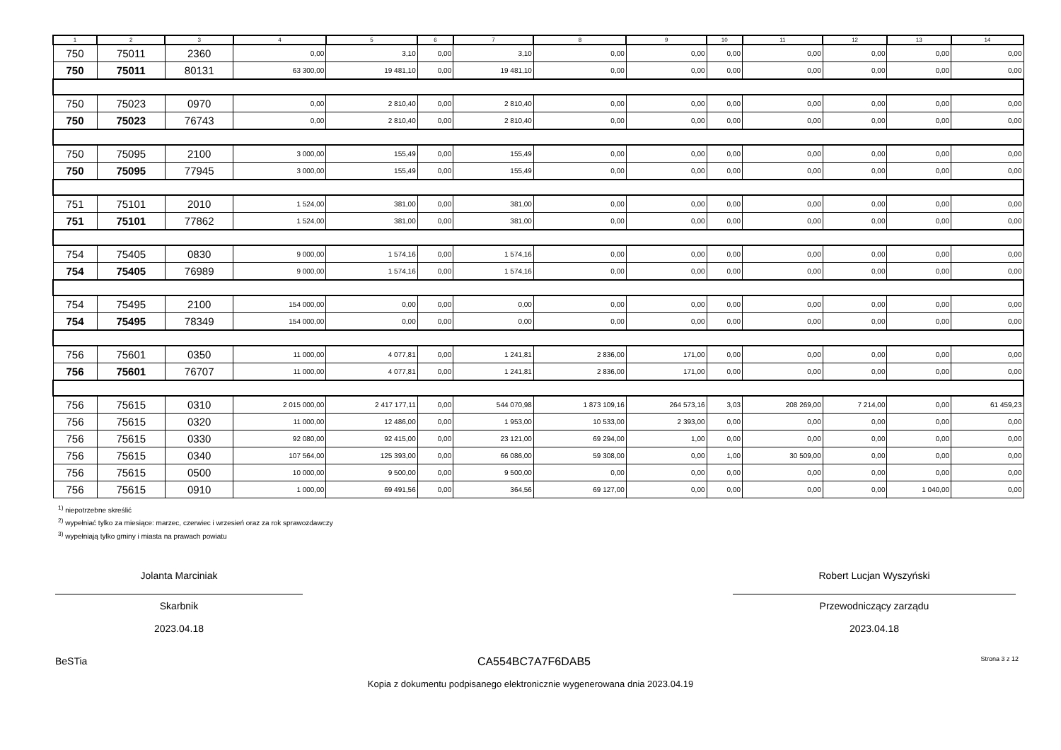| 1 | 2 | 3 | 4 | 5 | 6 | 7 | 8 | 9 | 10 | 11 | 12 | 13 | 14 |
| --- | --- | --- | --- | --- | --- | --- | --- | --- | --- | --- | --- | --- | --- |
| 750 | 75011 | 2360 | 0,00 | 3,10 | 0,00 | 3,10 | 0,00 | 0,00 | 0,00 | 0,00 | 0,00 | 0,00 | 0,00 |
| 750 | 75011 | 80131 | 63 300,00 | 19 481,10 | 0,00 | 19 481,10 | 0,00 | 0,00 | 0,00 | 0,00 | 0,00 | 0,00 | 0,00 |
| 750 | 75023 | 0970 | 0,00 | 2 810,40 | 0,00 | 2 810,40 | 0,00 | 0,00 | 0,00 | 0,00 | 0,00 | 0,00 | 0,00 |
| 750 | 75023 | 76743 | 0,00 | 2 810,40 | 0,00 | 2 810,40 | 0,00 | 0,00 | 0,00 | 0,00 | 0,00 | 0,00 | 0,00 |
| 750 | 75095 | 2100 | 3 000,00 | 155,49 | 0,00 | 155,49 | 0,00 | 0,00 | 0,00 | 0,00 | 0,00 | 0,00 | 0,00 |
| 750 | 75095 | 77945 | 3 000,00 | 155,49 | 0,00 | 155,49 | 0,00 | 0,00 | 0,00 | 0,00 | 0,00 | 0,00 | 0,00 |
| 751 | 75101 | 2010 | 1 524,00 | 381,00 | 0,00 | 381,00 | 0,00 | 0,00 | 0,00 | 0,00 | 0,00 | 0,00 | 0,00 |
| 751 | 75101 | 77862 | 1 524,00 | 381,00 | 0,00 | 381,00 | 0,00 | 0,00 | 0,00 | 0,00 | 0,00 | 0,00 | 0,00 |
| 754 | 75405 | 0830 | 9 000,00 | 1 574,16 | 0,00 | 1 574,16 | 0,00 | 0,00 | 0,00 | 0,00 | 0,00 | 0,00 | 0,00 |
| 754 | 75405 | 76989 | 9 000,00 | 1 574,16 | 0,00 | 1 574,16 | 0,00 | 0,00 | 0,00 | 0,00 | 0,00 | 0,00 | 0,00 |
| 754 | 75495 | 2100 | 154 000,00 | 0,00 | 0,00 | 0,00 | 0,00 | 0,00 | 0,00 | 0,00 | 0,00 | 0,00 | 0,00 |
| 754 | 75495 | 78349 | 154 000,00 | 0,00 | 0,00 | 0,00 | 0,00 | 0,00 | 0,00 | 0,00 | 0,00 | 0,00 | 0,00 |
| 756 | 75601 | 0350 | 11 000,00 | 4 077,81 | 0,00 | 1 241,81 | 2 836,00 | 171,00 | 0,00 | 0,00 | 0,00 | 0,00 | 0,00 |
| 756 | 75601 | 76707 | 11 000,00 | 4 077,81 | 0,00 | 1 241,81 | 2 836,00 | 171,00 | 0,00 | 0,00 | 0,00 | 0,00 | 0,00 |
| 756 | 75615 | 0310 | 2 015 000,00 | 2 417 177,11 | 0,00 | 544 070,98 | 1 873 109,16 | 264 573,16 | 3,03 | 208 269,00 | 7 214,00 | 0,00 | 61 459,23 |
| 756 | 75615 | 0320 | 11 000,00 | 12 486,00 | 0,00 | 1 953,00 | 10 533,00 | 2 393,00 | 0,00 | 0,00 | 0,00 | 0,00 | 0,00 |
| 756 | 75615 | 0330 | 92 080,00 | 92 415,00 | 0,00 | 23 121,00 | 69 294,00 | 1,00 | 0,00 | 0,00 | 0,00 | 0,00 | 0,00 |
| 756 | 75615 | 0340 | 107 564,00 | 125 393,00 | 0,00 | 66 086,00 | 59 308,00 | 0,00 | 1,00 | 30 509,00 | 0,00 | 0,00 | 0,00 |
| 756 | 75615 | 0500 | 10 000,00 | 9 500,00 | 0,00 | 9 500,00 | 0,00 | 0,00 | 0,00 | 0,00 | 0,00 | 0,00 | 0,00 |
| 756 | 75615 | 0910 | 1 000,00 | 69 491,56 | 0,00 | 364,56 | 69 127,00 | 0,00 | 0,00 | 0,00 | 0,00 | 1 040,00 | 0,00 |
<sup>1)</sup> niepotrzebne skreślić
<sup>2)</sup> wypełniać tylko za miesiące: marzec, czerwiec i wrzesień oraz za rok sprawozdawczy
<sup>3)</sup> wypełniają tylko gminy i miasta na prawach powiatu
Jolanta Marciniak
Skarbnik
2023.04.18
Robert Lucjan Wyszyński
Przewodniczący zarządu
2023.04.18
BeSTia CA554BC7A7F6DAB5 Strona 3 z 12
Kopia z dokumentu podpisanego elektronicznie wygenerowana dnia 2023.04.19